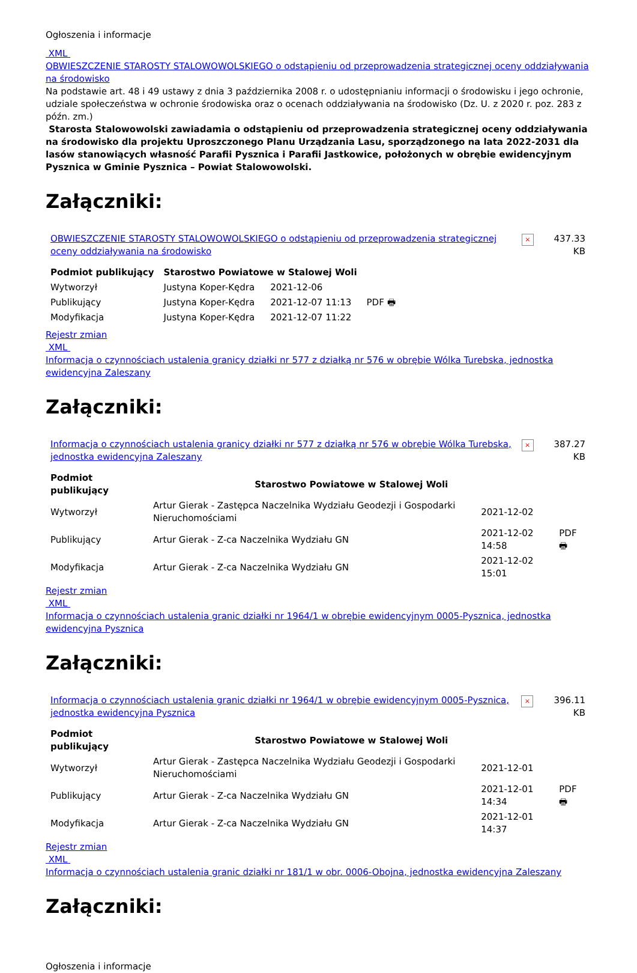Ogłoszenia i informacje
XML
OBWIESZCZENIE STAROSTY STALOWOWOLSKIEGO o odstąpieniu od przeprowadzenia strategicznej oceny oddziaływania na środowisko
Na podstawie art. 48 i 49 ustawy z dnia 3 października 2008 r. o udostępnianiu informacji o środowisku i jego ochronie, udziale społeczeństwa w ochronie środowiska oraz o ocenach oddziaływania na środowisko (Dz. U. z 2020 r. poz. 283 z późn. zm.)
Starosta Stalowowolski zawiadamia o odstąpieniu od przeprowadzenia strategicznej oceny oddziaływania na środowisko dla projektu Uproszczonego Planu Urządzania Lasu, sporządzonego na lata 2022-2031 dla lasów stanowiących własność Parafii Pysznica i Parafii Jastkowice, położonych w obrębie ewidencyjnym Pysznica w Gminie Pysznica – Powiat Stalowowolski.
Załączniki:
| OBWIESZCZENIE STAROSTY STALOWOWOLSKIEGO o odstąpieniu od przeprowadzenia strategicznej oceny oddziaływania na środowisko | × | 437.33 KB |
| Podmiot publikujący | Starostwo Powiatowe w Stalowej Woli | | |
| Wytworzył | Justyna Koper-Kędra | 2021-12-06 | PDF 🖶 |
| Publikujący | Justyna Koper-Kędra | 2021-12-07 11:13 | |
| Modyfikacja | Justyna Koper-Kędra | 2021-12-07 11:22 | |
Rejestr zmian
XML
Informacja o czynnościach ustalenia granicy działki nr 577 z działką nr 576 w obrębie Wólka Turebska, jednostka ewidencyjna Zaleszany
Załączniki:
| Informacja o czynnościach ustalenia granicy działki nr 577 z działką nr 576 w obrębie Wólka Turebska, jednostka ewidencyjna Zaleszany | × | 387.27 KB |
| Podmiot publikujący | Starostwo Powiatowe w Stalowej Woli | | |
| Wytworzył | Artur Gierak - Zastępca Naczelnika Wydziału Geodezji i Gospodarki Nieruchomościami | 2021-12-02 | PDF 🖶 |
| Publikujący | Artur Gierak - Z-ca Naczelnika Wydziału GN | 2021-12-02 14:58 | |
| Modyfikacja | Artur Gierak - Z-ca Naczelnika Wydziału GN | 2021-12-02 15:01 | |
Rejestr zmian
XML
Informacja o czynnościach ustalenia granic działki nr 1964/1 w obrębie ewidencyjnym 0005-Pysznica, jednostka ewidencyjna Pysznica
Załączniki:
| Informacja o czynnościach ustalenia granic działki nr 1964/1 w obrębie ewidencyjnym 0005-Pysznica, jednostka ewidencyjna Pysznica | × | 396.11 KB |
| Podmiot publikujący | Starostwo Powiatowe w Stalowej Woli | | |
| Wytworzył | Artur Gierak - Zastępca Naczelnika Wydziału Geodezji i Gospodarki Nieruchomościami | 2021-12-01 | PDF 🖶 |
| Publikujący | Artur Gierak - Z-ca Naczelnika Wydziału GN | 2021-12-01 14:34 | |
| Modyfikacja | Artur Gierak - Z-ca Naczelnika Wydziału GN | 2021-12-01 14:37 | |
Rejestr zmian
XML
Informacja o czynnościach ustalenia granic działki nr 181/1 w obr. 0006-Obojna, jednostka ewidencyjna Zaleszany
Załączniki:
Ogłoszenia i informacje